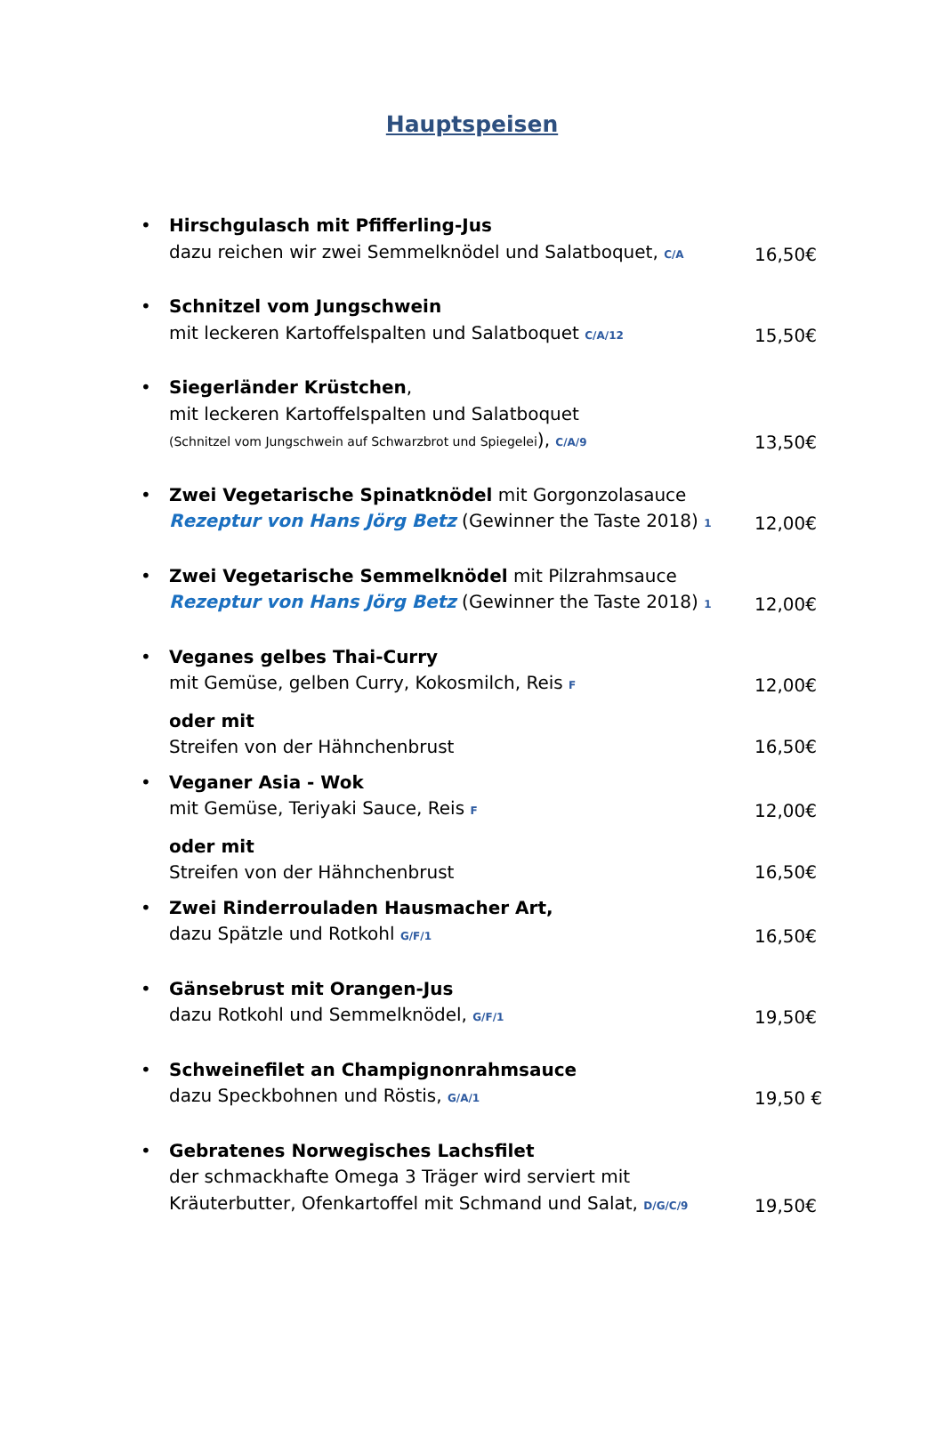Hauptspeisen
• Hirschgulasch mit Pfifferling-Jus
dazu reichen wir zwei Semmelknödel und Salatboquet, C/A
16,50€
• Schnitzel vom Jungschwein
mit leckeren Kartoffelspalten und Salatboquet C/A/12
15,50€
• Siegerländer Krüstchen,
mit leckeren Kartoffelspalten und Salatboquet
(Schnitzel vom Jungschwein auf Schwarzbrot und Spiegelei), C/A/9
13,50€
• Zwei Vegetarische Spinatknödel mit Gorgonzolasauce
Rezeptur von Hans Jörg Betz (Gewinner the Taste 2018) 1
12,00€
• Zwei Vegetarische Semmelknödel mit Pilzrahmsauce
Rezeptur von Hans Jörg Betz (Gewinner the Taste 2018) 1
12,00€
• Veganes gelbes Thai-Curry
mit Gemüse, gelben Curry, Kokosmilch, Reis F
12,00€
oder mit
Streifen von der Hähnchenbrust
16,50€
• Veganer Asia - Wok
mit Gemüse, Teriyaki Sauce, Reis F
12,00€
oder mit
Streifen von der Hähnchenbrust
16,50€
• Zwei Rinderrouladen Hausmacher Art,
dazu Spätzle und Rotkohl G/F/1
16,50€
• Gänsebrust mit Orangen-Jus
dazu Rotkohl und Semmelknödel, G/F/1
19,50€
• Schweinefilet an Champignonrahmsauce
dazu Speckbohnen und Röstis, G/A/1
19,50 €
• Gebratenes Norwegisches Lachsfilet
der schmackhafte Omega 3 Träger wird serviert mit
Kräuterbutter, Ofenkartoffel mit Schmand und Salat, D/G/C/9
19,50€